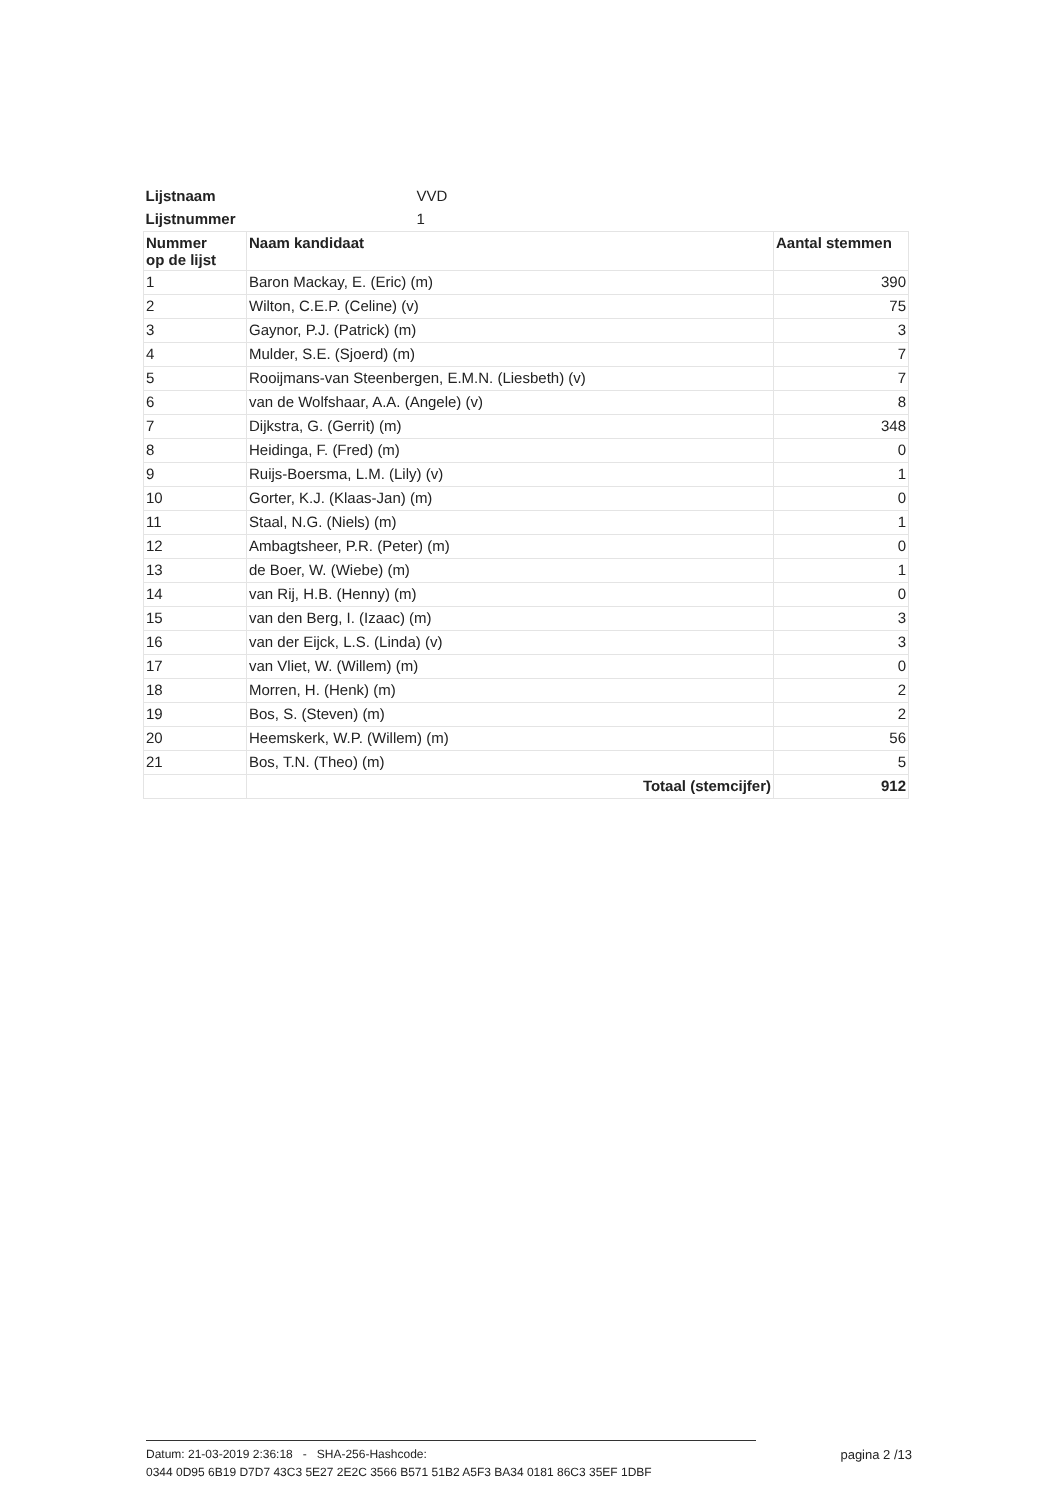| Lijstnaam | VVD | |
| Lijstnummer | 1 | |
| Nummer op de lijst | Naam kandidaat | Aantal stemmen |
| 1 | Baron Mackay, E. (Eric) (m) | 390 |
| 2 | Wilton, C.E.P. (Celine) (v) | 75 |
| 3 | Gaynor, P.J. (Patrick) (m) | 3 |
| 4 | Mulder, S.E. (Sjoerd) (m) | 7 |
| 5 | Rooijmans-van Steenbergen, E.M.N. (Liesbeth) (v) | 7 |
| 6 | van de Wolfshaar, A.A. (Angele) (v) | 8 |
| 7 | Dijkstra, G. (Gerrit) (m) | 348 |
| 8 | Heidinga, F. (Fred) (m) | 0 |
| 9 | Ruijs-Boersma, L.M. (Lily) (v) | 1 |
| 10 | Gorter, K.J. (Klaas-Jan) (m) | 0 |
| 11 | Staal, N.G. (Niels) (m) | 1 |
| 12 | Ambagtsheer, P.R. (Peter) (m) | 0 |
| 13 | de Boer, W. (Wiebe) (m) | 1 |
| 14 | van Rij, H.B. (Henny) (m) | 0 |
| 15 | van den Berg, I. (Izaac) (m) | 3 |
| 16 | van der Eijck, L.S. (Linda) (v) | 3 |
| 17 | van Vliet, W. (Willem) (m) | 0 |
| 18 | Morren, H. (Henk) (m) | 2 |
| 19 | Bos, S. (Steven) (m) | 2 |
| 20 | Heemskerk, W.P. (Willem) (m) | 56 |
| 21 | Bos, T.N. (Theo) (m) | 5 |
| | Totaal (stemcijfer) | 912 |
Datum: 21-03-2019 2:36:18 - SHA-256-Hashcode:
0344 0D95 6B19 D7D7 43C3 5E27 2E2C 3566 B571 51B2 A5F3 BA34 0181 86C3 35EF 1DBF
pagina 2 /13